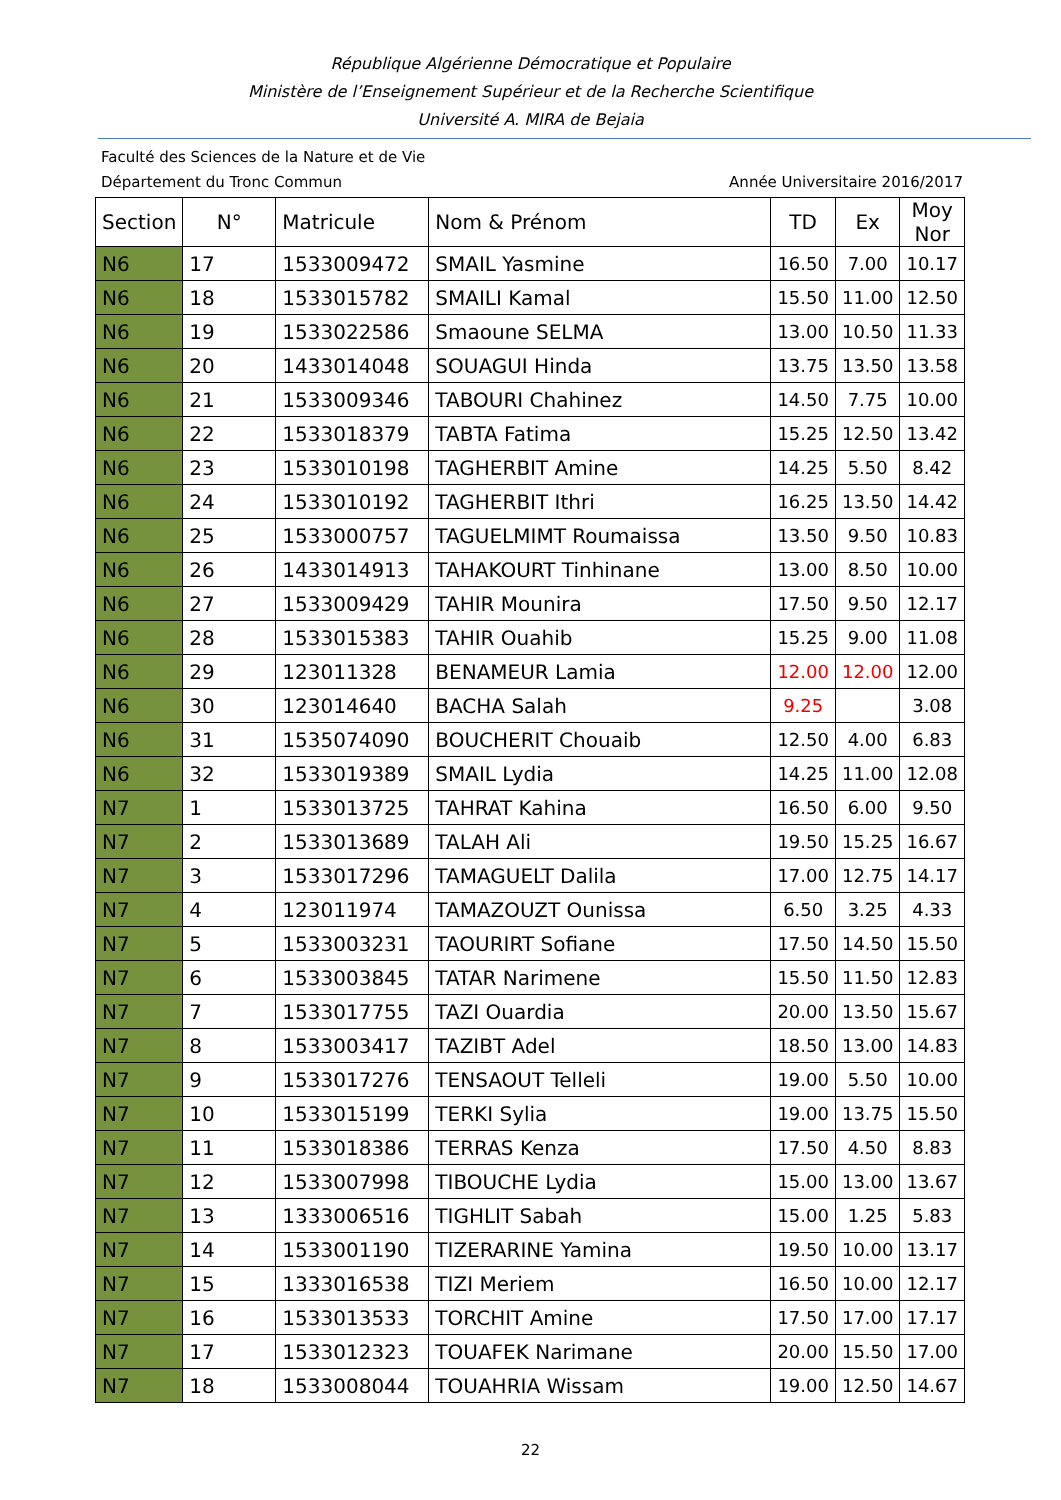République Algérienne Démocratique et Populaire
Ministère de l’Enseignement Supérieur et de la Recherche Scientifique
Université A. MIRA de Bejaia
Faculté des Sciences de la Nature et de Vie
Département du Tronc Commun Année Universitaire 2016/2017
| Section | N° | Matricule | Nom & Prénom | TD | Ex | Moy Nor |
| --- | --- | --- | --- | --- | --- | --- |
| N6 | 17 | 1533009472 | SMAIL Yasmine | 16.50 | 7.00 | 10.17 |
| N6 | 18 | 1533015782 | SMAILI Kamal | 15.50 | 11.00 | 12.50 |
| N6 | 19 | 1533022586 | Smaoune SELMA | 13.00 | 10.50 | 11.33 |
| N6 | 20 | 1433014048 | SOUAGUI Hinda | 13.75 | 13.50 | 13.58 |
| N6 | 21 | 1533009346 | TABOURI Chahinez | 14.50 | 7.75 | 10.00 |
| N6 | 22 | 1533018379 | TABTA Fatima | 15.25 | 12.50 | 13.42 |
| N6 | 23 | 1533010198 | TAGHERBIT Amine | 14.25 | 5.50 | 8.42 |
| N6 | 24 | 1533010192 | TAGHERBIT Ithri | 16.25 | 13.50 | 14.42 |
| N6 | 25 | 1533000757 | TAGUELMIMT Roumaissa | 13.50 | 9.50 | 10.83 |
| N6 | 26 | 1433014913 | TAHAKOURT Tinhinane | 13.00 | 8.50 | 10.00 |
| N6 | 27 | 1533009429 | TAHIR Mounira | 17.50 | 9.50 | 12.17 |
| N6 | 28 | 1533015383 | TAHIR Ouahib | 15.25 | 9.00 | 11.08 |
| N6 | 29 | 123011328 | BENAMEUR Lamia | 12.00 | 12.00 | 12.00 |
| N6 | 30 | 123014640 | BACHA Salah | 9.25 | | 3.08 |
| N6 | 31 | 1535074090 | BOUCHERIT Chouaib | 12.50 | 4.00 | 6.83 |
| N6 | 32 | 1533019389 | SMAIL Lydia | 14.25 | 11.00 | 12.08 |
| N7 | 1 | 1533013725 | TAHRAT Kahina | 16.50 | 6.00 | 9.50 |
| N7 | 2 | 1533013689 | TALAH Ali | 19.50 | 15.25 | 16.67 |
| N7 | 3 | 1533017296 | TAMAGUELT Dalila | 17.00 | 12.75 | 14.17 |
| N7 | 4 | 123011974 | TAMAZOUZT Ounissa | 6.50 | 3.25 | 4.33 |
| N7 | 5 | 1533003231 | TAOURIRT Sofiane | 17.50 | 14.50 | 15.50 |
| N7 | 6 | 1533003845 | TATAR Narimene | 15.50 | 11.50 | 12.83 |
| N7 | 7 | 1533017755 | TAZI Ouardia | 20.00 | 13.50 | 15.67 |
| N7 | 8 | 1533003417 | TAZIBT Adel | 18.50 | 13.00 | 14.83 |
| N7 | 9 | 1533017276 | TENSAOUT Telleli | 19.00 | 5.50 | 10.00 |
| N7 | 10 | 1533015199 | TERKI Sylia | 19.00 | 13.75 | 15.50 |
| N7 | 11 | 1533018386 | TERRAS Kenza | 17.50 | 4.50 | 8.83 |
| N7 | 12 | 1533007998 | TIBOUCHE Lydia | 15.00 | 13.00 | 13.67 |
| N7 | 13 | 1333006516 | TIGHLIT Sabah | 15.00 | 1.25 | 5.83 |
| N7 | 14 | 1533001190 | TIZERARINE Yamina | 19.50 | 10.00 | 13.17 |
| N7 | 15 | 1333016538 | TIZI Meriem | 16.50 | 10.00 | 12.17 |
| N7 | 16 | 1533013533 | TORCHIT Amine | 17.50 | 17.00 | 17.17 |
| N7 | 17 | 1533012323 | TOUAFEK Narimane | 20.00 | 15.50 | 17.00 |
| N7 | 18 | 1533008044 | TOUAHRIA Wissam | 19.00 | 12.50 | 14.67 |
22